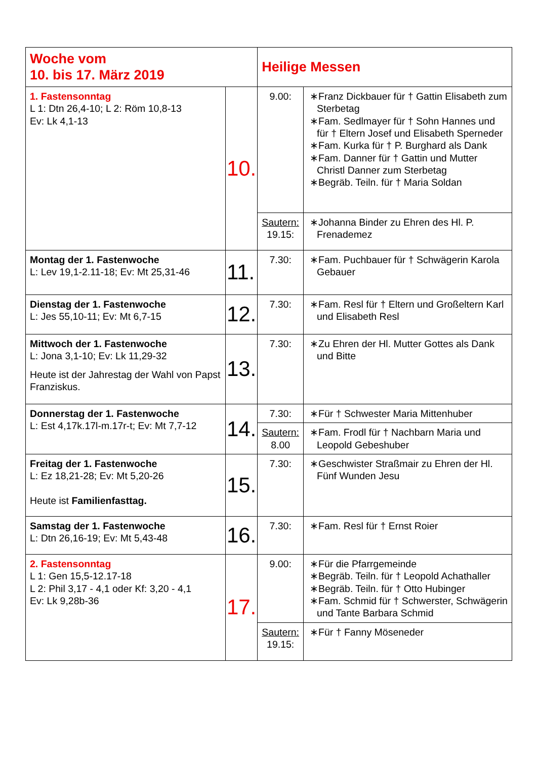| Woche vom 10. bis 17. März 2019 | | Heilige Messen | |
| 1. Fastensonntag L 1: Dtn 26,4-10; L 2: Röm 10,8-13 Ev: Lk 4,1-13 | 10. | 9.00: | ∗Franz Dickbauer für † Gattin Elisabeth zum Sterbetag ∗Fam. Sedlmayer für † Sohn Hannes und für † Eltern Josef und Elisabeth Sperneder ∗Fam. Kurka für † P. Burghard als Dank ∗Fam. Danner für † Gattin und Mutter Christl Danner zum Sterbetag ∗Begräb. Teiln. für † Maria Soldan |
| | | Sautern: 19.15: | ∗Johanna Binder zu Ehren des Hl. P. Frenademez |
| Montag der 1. Fastenwoche L: Lev 19,1-2.11-18; Ev: Mt 25,31-46 | 11. | 7.30: | ∗Fam. Puchbauer für † Schwägerin Karola Gebauer |
| Dienstag der 1. Fastenwoche L: Jes 55,10-11; Ev: Mt 6,7-15 | 12. | 7.30: | ∗Fam. Resl für † Eltern und Großeltern Karl und Elisabeth Resl |
| Mittwoch der 1. Fastenwoche L: Jona 3,1-10; Ev: Lk 11,29-32 Heute ist der Jahrestag der Wahl von Papst Franziskus. | 13. | 7.30: | ∗Zu Ehren der Hl. Mutter Gottes als Dank und Bitte |
| Donnerstag der 1. Fastenwoche L: Est 4,17k.17l-m.17r-t; Ev: Mt 7,7-12 | 14. | 7.30: | ∗Für † Schwester Maria Mittenhuber |
| | | Sautern: 8.00 | ∗Fam. Frodl für † Nachbarn Maria und Leopold Gebeshuber |
| Freitag der 1. Fastenwoche L: Ez 18,21-28; Ev: Mt 5,20-26 Heute ist Familienfasttag. | 15. | 7.30: | ∗Geschwister Straßmair zu Ehren der Hl. Fünf Wunden Jesu |
| Samstag der 1. Fastenwoche L: Dtn 26,16-19; Ev: Mt 5,43-48 | 16. | 7.30: | ∗Fam. Resl für † Ernst Roier |
| 2. Fastensonntag L 1: Gen 15,5-12.17-18 L 2: Phil 3,17 - 4,1 oder Kf: 3,20 - 4,1 Ev: Lk 9,28b-36 | 17. | 9.00: | ∗Für die Pfarrgemeinde ∗Begräb. Teiln. für † Leopold Achathaller ∗Begräb. Teiln. für † Otto Hubinger ∗Fam. Schmid für † Schwerster, Schwägerin und Tante Barbara Schmid |
| | | Sautern: 19.15: | ∗Für † Fanny Möseneder |